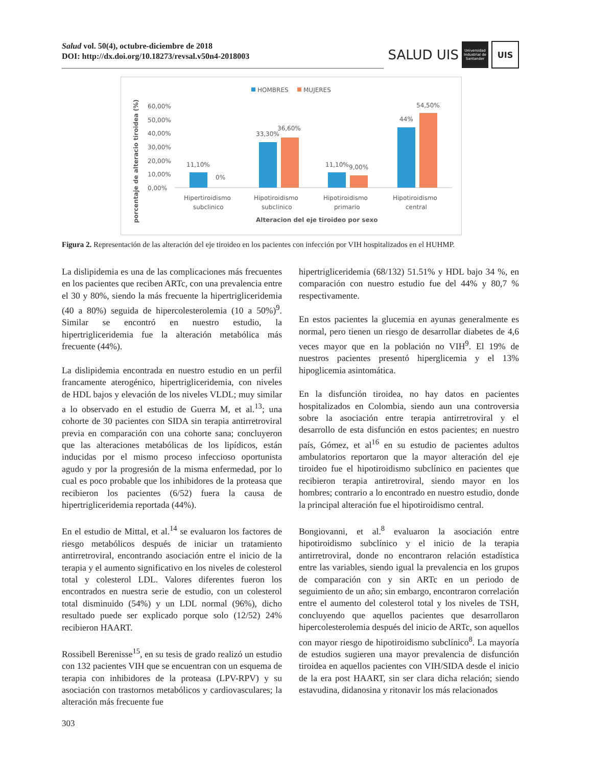Salud vol. 50(4), octubre-diciembre de 2018
DOI: http://dx.doi.org/10.18273/revsal.v50n4-2018003
SALUD UIS Universidad Industrial de Santander UIS
HOMBRES
MUJERES
60,00%
50,00%
40,00%
30,00%
20,00%
10,00%
0,00%
11,10%
0%
33,30%
36,60%
11,10%
9,00%
44%
54,50%
Hipertiroidismo
subclinico
Hipotiroidismo
subclinico
Hipotiroidismo
primario
Hipotiroidismo
central
Alteracion del eje tiroideo por sexo
porcentaje de alteracio tiroidea (%)
Figura 2. Representación de las alteración del eje tiroideo en los pacientes con infección por VIH hospitalizados en el HUHMP.
La dislipidemia es una de las complicaciones más frecuentes en los pacientes que reciben ARTc, con una prevalencia entre el 30 y 80%, siendo la más frecuente la hipertrigliceridemia (40 a 80%) seguida de hipercolesterolemia (10 a 50%)<sup>9</sup>. Similar se encontró en nuestro estudio, la hipertrigliceridemia fue la alteración metabólica más frecuente (44%).
La dislipidemia encontrada en nuestro estudio en un perfil francamente aterogénico, hipertrigliceridemia, con niveles de HDL bajos y elevación de los niveles VLDL; muy similar a lo observado en el estudio de Guerra M, et al.<sup>13</sup>; una cohorte de 30 pacientes con SIDA sin terapia antirretroviral previa en comparación con una cohorte sana; concluyeron que las alteraciones metabólicas de los lipídicos, están inducidas por el mismo proceso infeccioso oportunista agudo y por la progresión de la misma enfermedad, por lo cual es poco probable que los inhibidores de la proteasa que recibieron los pacientes (6/52) fuera la causa de hipertrigliceridemia reportada (44%).
En el estudio de Mittal, et al.<sup>14</sup> se evaluaron los factores de riesgo metabólicos después de iniciar un tratamiento antirretroviral, encontrando asociación entre el inicio de la terapia y el aumento significativo en los niveles de colesterol total y colesterol LDL. Valores diferentes fueron los encontrados en nuestra serie de estudio, con un colesterol total disminuido (54%) y un LDL normal (96%), dicho resultado puede ser explicado porque solo (12/52) 24% recibieron HAART.
Rossibell Berenisse<sup>15</sup>, en su tesis de grado realizó un estudio con 132 pacientes VIH que se encuentran con un esquema de terapia con inhibidores de la proteasa (LPV-RPV) y su asociación con trastornos metabólicos y cardiovasculares; la alteración más frecuente fue
hipertrigliceridemia (68/132) 51.51% y HDL bajo 34 %, en comparación con nuestro estudio fue del 44% y 80,7 % respectivamente.
En estos pacientes la glucemia en ayunas generalmente es normal, pero tienen un riesgo de desarrollar diabetes de 4,6 veces mayor que en la población no VIH<sup>9</sup>. El 19% de nuestros pacientes presentó hiperglicemia y el 13% hipoglicemia asintomática.
En la disfunción tiroidea, no hay datos en pacientes hospitalizados en Colombia, siendo aun una controversia sobre la asociación entre terapia antirretroviral y el desarrollo de esta disfunción en estos pacientes; en nuestro país, Gómez, et al<sup>16</sup> en su estudio de pacientes adultos ambulatorios reportaron que la mayor alteración del eje tiroideo fue el hipotiroidismo subclínico en pacientes que recibieron terapia antiretroviral, siendo mayor en los hombres; contrario a lo encontrado en nuestro estudio, donde la principal alteración fue el hipotiroidismo central.
Bongiovanni, et al.<sup>8</sup> evaluaron la asociación entre hipotiroidismo subclínico y el inicio de la terapia antirretroviral, donde no encontraron relación estadística entre las variables, siendo igual la prevalencia en los grupos de comparación con y sin ARTc en un periodo de seguimiento de un año; sin embargo, encontraron correlación entre el aumento del colesterol total y los niveles de TSH, concluyendo que aquellos pacientes que desarrollaron hipercolesterolemia después del inicio de ARTc, son aquellos con mayor riesgo de hipotiroidismo subclínico<sup>8</sup>. La mayoría de estudios sugieren una mayor prevalencia de disfunción tiroidea en aquellos pacientes con VIH/SIDA desde el inicio de la era post HAART, sin ser clara dicha relación; siendo estavudina, didanosina y ritonavir los más relacionados
303